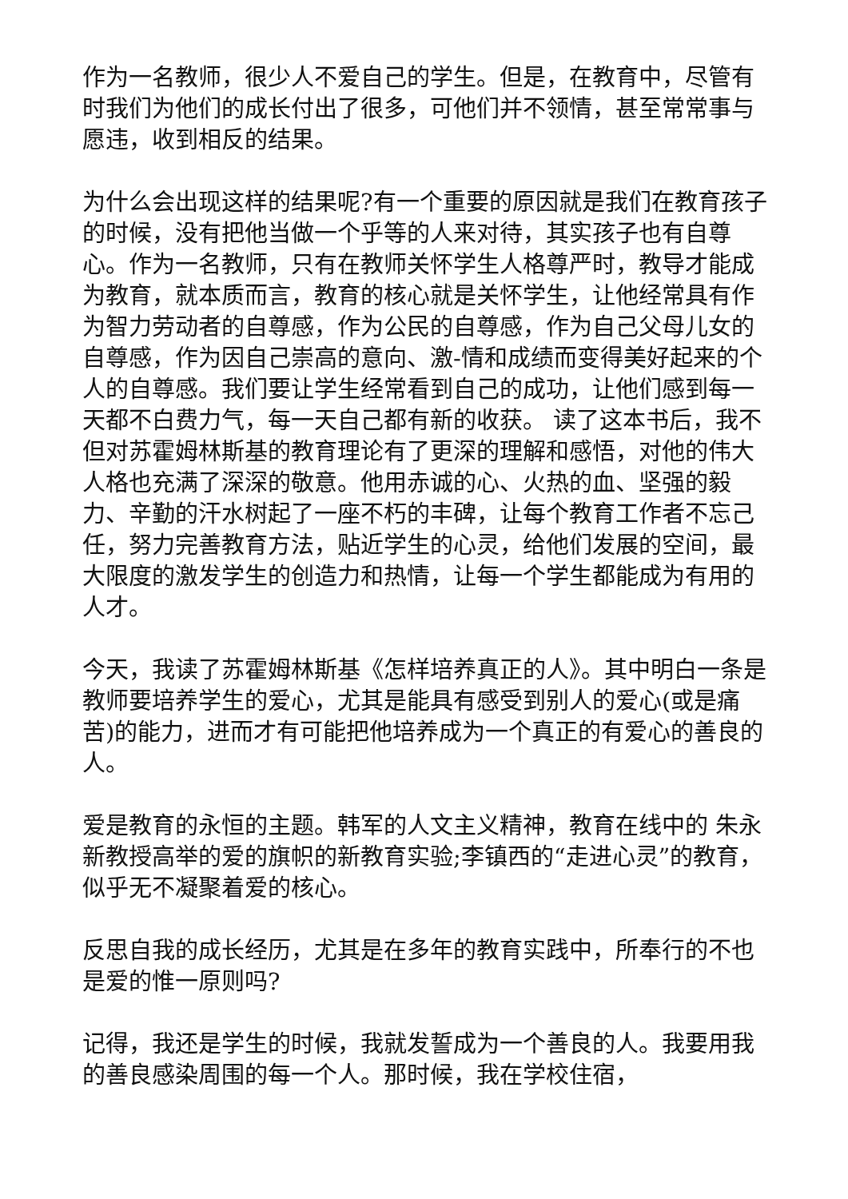作为一名教师，很少人不爱自己的学生。但是，在教育中，尽管有时我们为他们的成长付出了很多，可他们并不领情，甚至常常事与愿违，收到相反的结果。
为什么会出现这样的结果呢?有一个重要的原因就是我们在教育孩子的时候，没有把他当做一个乎等的人来对待，其实孩子也有自尊心。作为一名教师，只有在教师关怀学生人格尊严时，教导才能成为教育，就本质而言，教育的核心就是关怀学生，让他经常具有作为智力劳动者的自尊感，作为公民的自尊感，作为自己父母儿女的自尊感，作为因自己崇高的意向、激-情和成绩而变得美好起来的个人的自尊感。我们要让学生经常看到自己的成功，让他们感到每一天都不白费力气，每一天自己都有新的收获。 读了这本书后，我不但对苏霍姆林斯基的教育理论有了更深的理解和感悟，对他的伟大人格也充满了深深的敬意。他用赤诚的心、火热的血、坚强的毅力、辛勤的汗水树起了一座不朽的丰碑，让每个教育工作者不忘己任，努力完善教育方法，贴近学生的心灵，给他们发展的空间，最大限度的激发学生的创造力和热情，让每一个学生都能成为有用的人才。
今天，我读了苏霍姆林斯基《怎样培养真正的人》。其中明白一条是教师要培养学生的爱心，尤其是能具有感受到别人的爱心(或是痛苦)的能力，进而才有可能把他培养成为一个真正的有爱心的善良的人。
爱是教育的永恒的主题。韩军的人文主义精神，教育在线中的 朱永新教授高举的爱的旗帜的新教育实验;李镇西的“走进心灵”的教育，似乎无不凝聚着爱的核心。
反思自我的成长经历，尤其是在多年的教育实践中，所奉行的不也是爱的惟一原则吗?
记得，我还是学生的时候，我就发誓成为一个善良的人。我要用我的善良感染周围的每一个人。那时候，我在学校住宿，